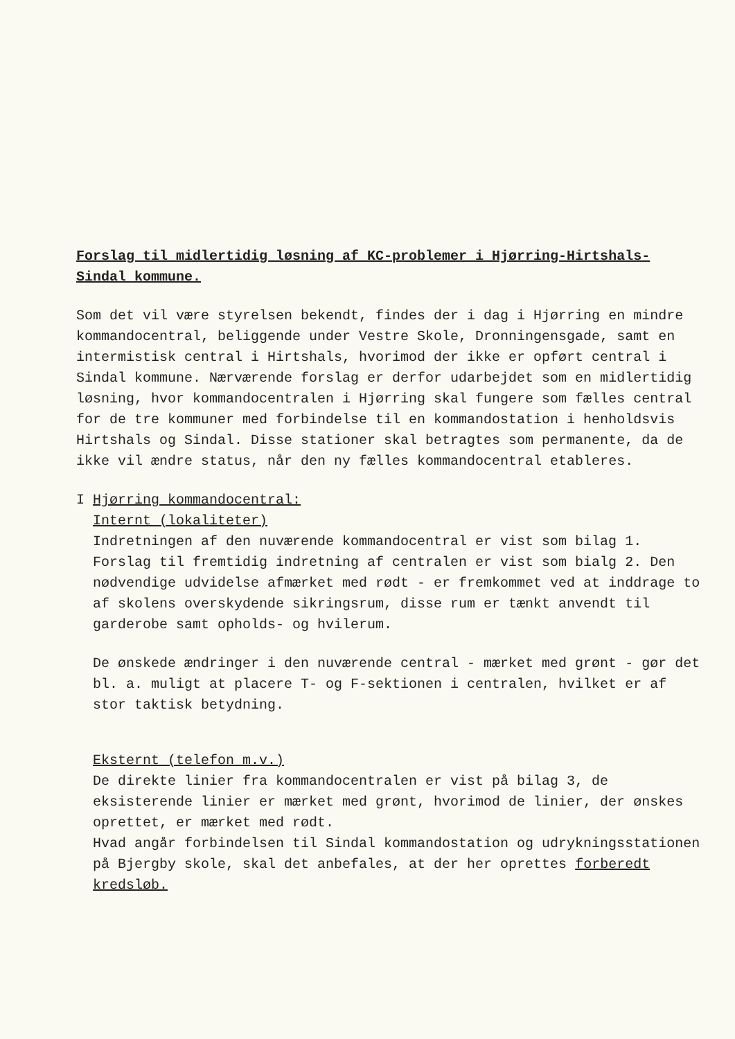Forslag til midlertidig løsning af KC-problemer i Hjørring-Hirtshals-
Sindal kommune.
Som det vil være styrelsen bekendt, findes der i dag i Hjørring en mindre kommandocentral, beliggende under Vestre Skole, Dronningensgade, samt en intermistisk central i Hirtshals, hvorimod der ikke er opført central i Sindal kommune. Nærværende forslag er derfor udarbejdet som en midlertidig løsning, hvor kommandocentralen i Hjørring skal fungere som fælles central for de tre kommuner med forbindelse til en kommandostation i henholdsvis Hirtshals og Sindal. Disse stationer skal betragtes som permanente, da de ikke vil ændre status, når den ny fælles kommandocentral etableres.
I Hjørring kommandocentral:
Internt (lokaliteter)
Indretningen af den nuværende kommandocentral er vist som bilag 1. Forslag til fremtidig indretning af centralen er vist som bialg 2. Den nødvendige udvidelse afmærket med rødt - er fremkommet ved at inddrage to af skolens overskydende sikringsrum, disse rum er tænkt anvendt til garderobe samt opholds- og hvilerum.
De ønskede ændringer i den nuværende central - mærket med grønt - gør det bl. a. muligt at placere T- og F-sektionen i centralen, hvilket er af stor taktisk betydning.
Eksternt (telefon m.v.)
De direkte linier fra kommandocentralen er vist på bilag 3, de eksisterende linier er mærket med grønt, hvorimod de linier, der ønskes oprettet, er mærket med rødt.
Hvad angår forbindelsen til Sindal kommandostation og udrykningsstationen på Bjergby skole, skal det anbefales, at der her oprettes forberedt kredsløb.